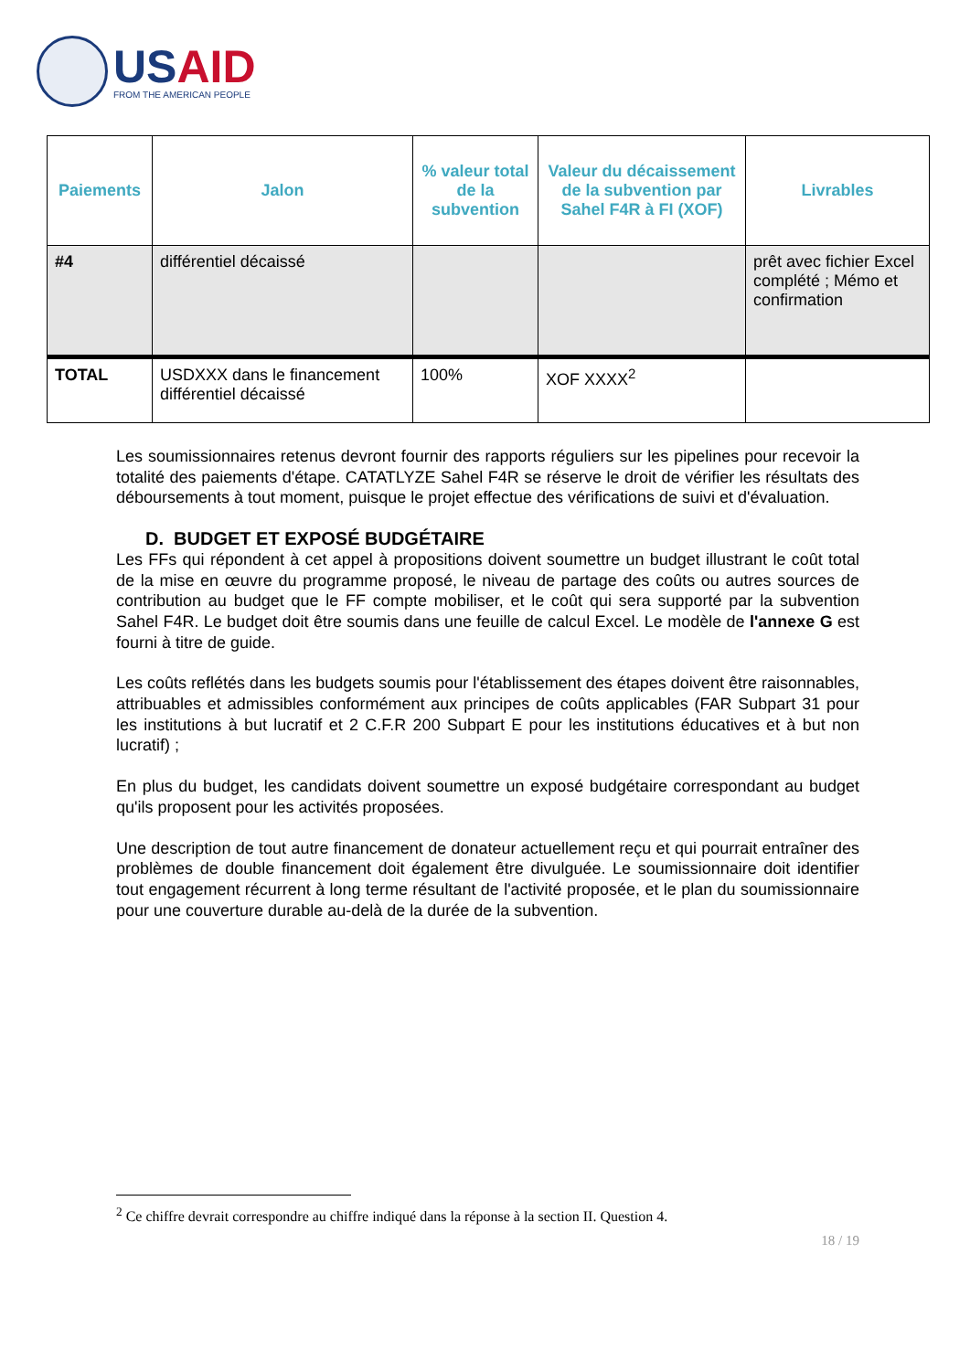USAID
FROM THE AMERICAN PEOPLE
| Paiements | Jalon | % valeur total de la subvention | Valeur du décaissement de la subvention par Sahel F4R à FI (XOF) | Livrables |
| --- | --- | --- | --- | --- |
| #4 | différentiel décaissé | | | prêt avec fichier Excel complété ; Mémo et confirmation |
| TOTAL | USDXXX dans le financement différentiel décaissé | 100% | XOF XXXX<sup>2</sup> | |
Les soumissionnaires retenus devront fournir des rapports réguliers sur les pipelines pour recevoir la totalité des paiements d'étape. CATATLYZE Sahel F4R se réserve le droit de vérifier les résultats des déboursements à tout moment, puisque le projet effectue des vérifications de suivi et d'évaluation.
D. BUDGET ET EXPOSÉ BUDGÉTAIRE
Les FFs qui répondent à cet appel à propositions doivent soumettre un budget illustrant le coût total de la mise en œuvre du programme proposé, le niveau de partage des coûts ou autres sources de contribution au budget que le FF compte mobiliser, et le coût qui sera supporté par la subvention Sahel F4R. Le budget doit être soumis dans une feuille de calcul Excel. Le modèle de l'annexe G est fourni à titre de guide.
Les coûts reflétés dans les budgets soumis pour l'établissement des étapes doivent être raisonnables, attribuables et admissibles conformément aux principes de coûts applicables (FAR Subpart 31 pour les institutions à but lucratif et 2 C.F.R 200 Subpart E pour les institutions éducatives et à but non lucratif) ;
En plus du budget, les candidats doivent soumettre un exposé budgétaire correspondant au budget qu'ils proposent pour les activités proposées.
Une description de tout autre financement de donateur actuellement reçu et qui pourrait entraîner des problèmes de double financement doit également être divulguée. Le soumissionnaire doit identifier tout engagement récurrent à long terme résultant de l'activité proposée, et le plan du soumissionnaire pour une couverture durable au-delà de la durée de la subvention.
<sup>2</sup> Ce chiffre devrait correspondre au chiffre indiqué dans la réponse à la section II. Question 4.
18 / 19